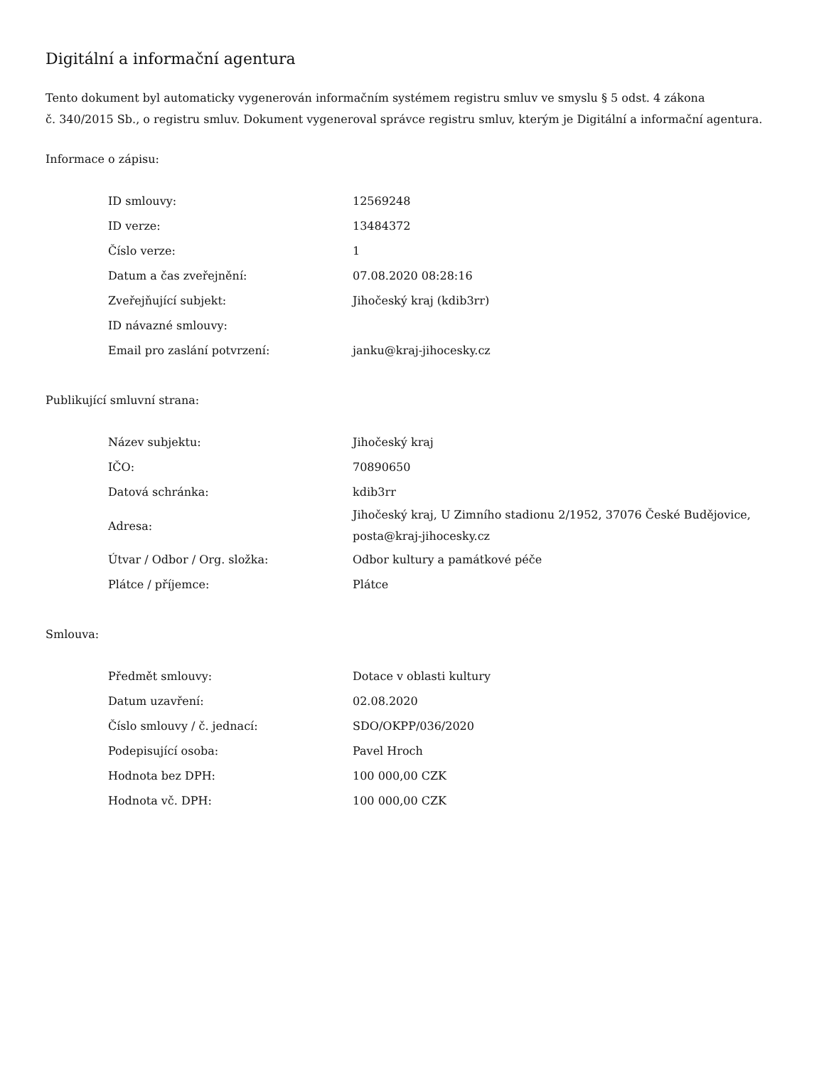Digitální a informační agentura
Tento dokument byl automaticky vygenerován informačním systémem registru smluv ve smyslu § 5 odst. 4 zákona
č. 340/2015 Sb., o registru smluv. Dokument vygeneroval správce registru smluv, kterým je Digitální a informační agentura.
Informace o zápisu:
| ID smlouvy: | 12569248 |
| ID verze: | 13484372 |
| Číslo verze: | 1 |
| Datum a čas zveřejnění: | 07.08.2020 08:28:16 |
| Zveřejňující subjekt: | Jihočeský kraj (kdib3rr) |
| ID návazné smlouvy: | |
| Email pro zaslání potvrzení: | janku@kraj-jihocesky.cz |
Publikující smluvní strana:
| Název subjektu: | Jihočeský kraj |
| IČO: | 70890650 |
| Datová schránka: | kdib3rr |
| Adresa: | Jihočeský kraj, U Zimního stadionu 2/1952, 37076 České Budějovice, posta@kraj-jihocesky.cz |
| Útvar / Odbor / Org. složka: | Odbor kultury a památkové péče |
| Plátce / příjemce: | Plátce |
Smlouva:
| Předmět smlouvy: | Dotace v oblasti kultury |
| Datum uzavření: | 02.08.2020 |
| Číslo smlouvy / č. jednací: | SDO/OKPP/036/2020 |
| Podepisující osoba: | Pavel Hroch |
| Hodnota bez DPH: | 100 000,00 CZK |
| Hodnota vč. DPH: | 100 000,00 CZK |